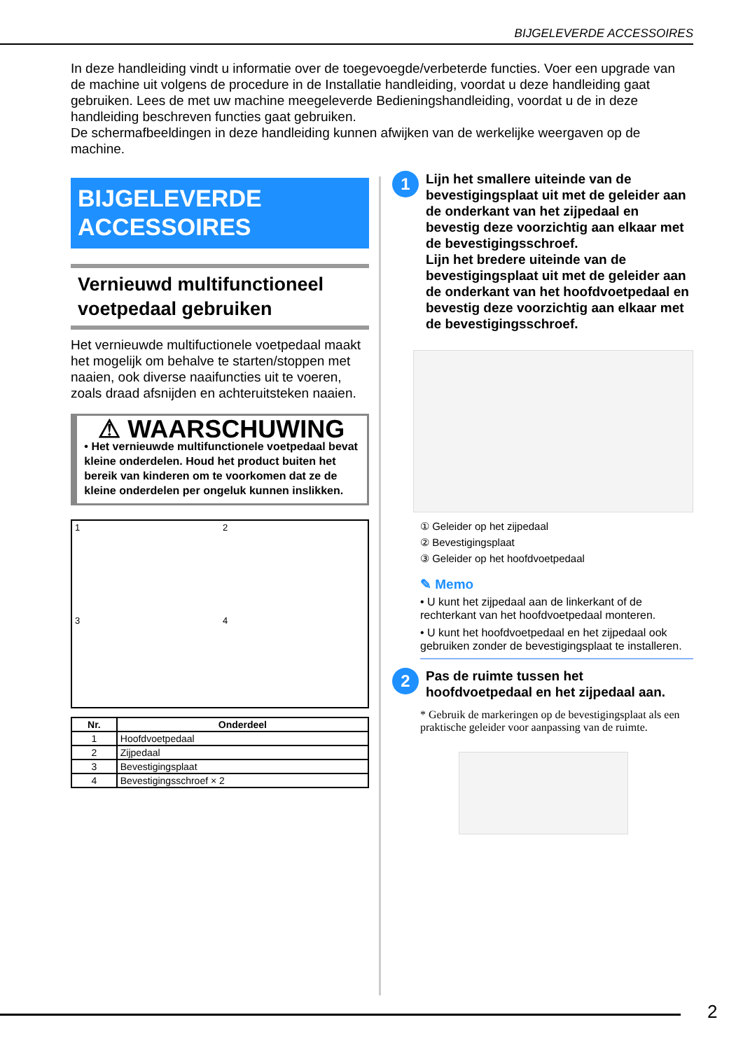BIJGELEVERDE ACCESSOIRES
In deze handleiding vindt u informatie over de toegevoegde/verbeterde functies. Voer een upgrade van de machine uit volgens de procedure in de Installatie handleiding, voordat u deze handleiding gaat gebruiken. Lees de met uw machine meegeleverde Bedieningshandleiding, voordat u de in deze handleiding beschreven functies gaat gebruiken.
De schermafbeeldingen in deze handleiding kunnen afwijken van de werkelijke weergaven op de machine.
BIJGELEVERDE
ACCESSOIRES
Vernieuwd multifunctioneel voetpedaal gebruiken
Het vernieuwde multifuctionele voetpedaal maakt het mogelijk om behalve te starten/stoppen met naaien, ook diverse naaifuncties uit te voeren, zoals draad afsnijden en achteruitsteken naaien.
⚠ WAARSCHUWING
• Het vernieuwde multifunctionele voetpedaal bevat kleine onderdelen. Houd het product buiten het bereik van kinderen om te voorkomen dat ze de kleine onderdelen per ongeluk kunnen inslikken.
1
2
3
4
| Nr. | Onderdeel |
| --- | --- |
| 1 | Hoofdvoetpedaal |
| 2 | Zijpedaal |
| 3 | Bevestigingsplaat |
| 4 | Bevestigingsschroef × 2 |
1
Lijn het smallere uiteinde van de bevestigingsplaat uit met de geleider aan de onderkant van het zijpedaal en bevestig deze voorzichtig aan elkaar met de bevestigingsschroef.
Lijn het bredere uiteinde van de bevestigingsplaat uit met de geleider aan de onderkant van het hoofdvoetpedaal en bevestig deze voorzichtig aan elkaar met de bevestigingsschroef.
① Geleider op het zijpedaal
② Bevestigingsplaat
③ Geleider op het hoofdvoetpedaal
✎ Memo
• U kunt het zijpedaal aan de linkerkant of de rechterkant van het hoofdvoetpedaal monteren.
• U kunt het hoofdvoetpedaal en het zijpedaal ook gebruiken zonder de bevestigingsplaat te installeren.
2
Pas de ruimte tussen het hoofdvoetpedaal en het zijpedaal aan.
* Gebruik de markeringen op de bevestigingsplaat als een praktische geleider voor aanpassing van de ruimte.
2